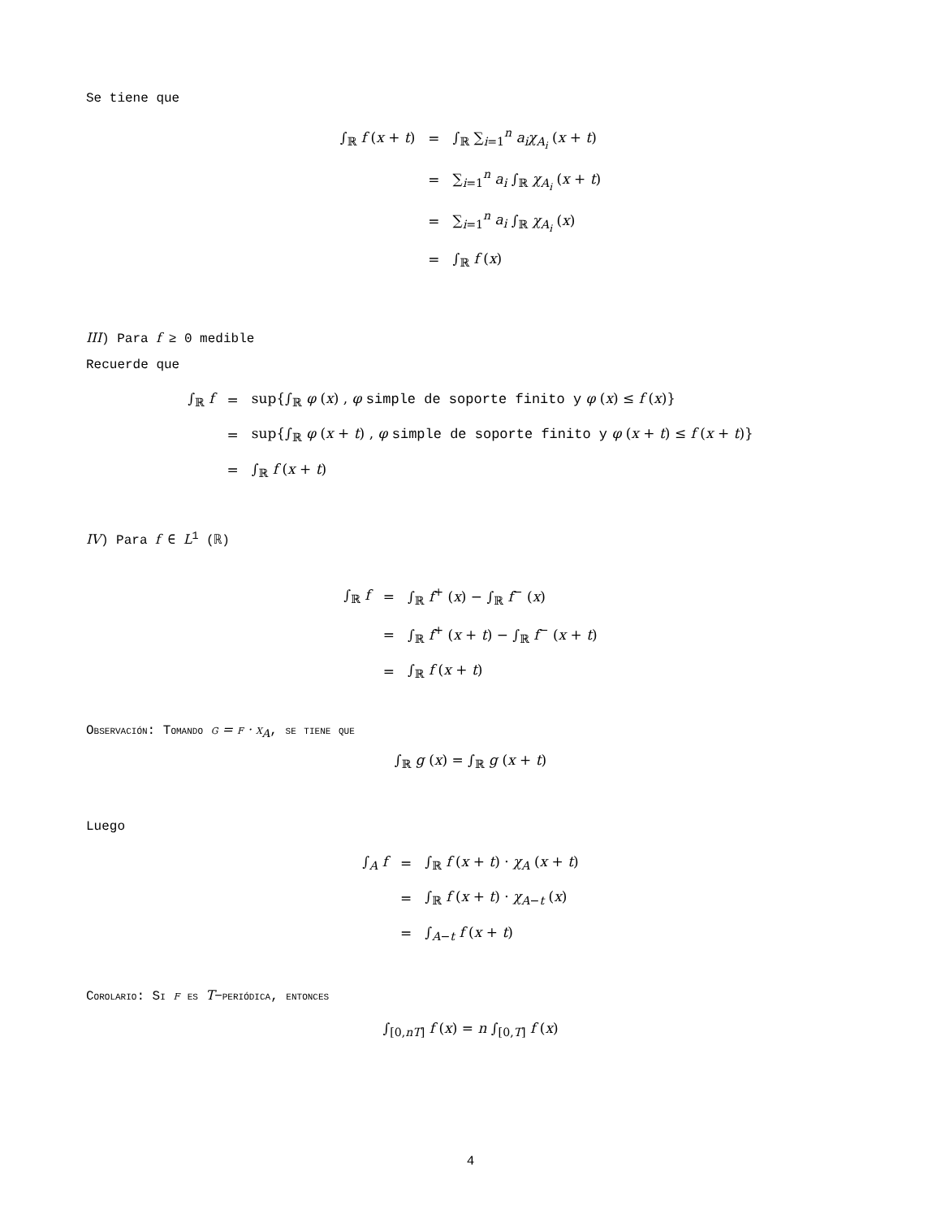Se tiene que
| ∫<sub>ℝ</sub> f ( x + t ) | = | ∫<sub>ℝ</sub> ∑<sub>i=1</sub><sup>n</sup> a<sub>i</sub> χ<sub>A<sub>i</sub></sub> ( x + t ) |
| | = | ∑<sub>i=1</sub><sup>n</sup> a<sub>i</sub> ∫<sub>ℝ</sub> χ<sub>A<sub>i</sub></sub> ( x + t ) |
| | = | ∑<sub>i=1</sub><sup>n</sup> a<sub>i</sub> ∫<sub>ℝ</sub> χ<sub>A<sub>i</sub></sub> ( x ) |
| | = | ∫<sub>ℝ</sub> f ( x ) |
III) Para f ≥ 0 medible
Recuerde que
| ∫<sub>ℝ</sub> f | = | sup{∫<sub>ℝ</sub> φ ( x ) , φ simple de soporte finito y φ ( x ) ≤ f ( x )} |
| | = | sup{∫<sub>ℝ</sub> φ ( x + t ) , φ simple de soporte finito y φ ( x + t ) ≤ f ( x + t )} |
| | = | ∫<sub>ℝ</sub> f ( x + t ) |
IV) Para f ∈ L<sup>1</sup> (ℝ)
| ∫<sub>ℝ</sub> f | = | ∫<sub>ℝ</sub> f<sup>+</sup> ( x ) − ∫<sub>ℝ</sub> f<sup>−</sup> ( x ) |
| | = | ∫<sub>ℝ</sub> f<sup>+</sup> ( x + t ) − ∫<sub>ℝ</sub> f<sup>−</sup> ( x + t ) |
| | = | ∫<sub>ℝ</sub> f ( x + t ) |
Observación: Tomando g = f · χ<sub>A</sub>, se tiene que
∫<sub>ℝ</sub> g (x) = ∫<sub>ℝ</sub> g (x + t)
Luego
| ∫<sub>A</sub> f | = | ∫<sub>ℝ</sub> f ( x + t ) · χ<sub>A</sub> ( x + t ) |
| | = | ∫<sub>ℝ</sub> f ( x + t ) · χ<sub>A−t</sub> ( x ) |
| | = | ∫<sub>A−t</sub> f ( x + t ) |
Corolario: Si f es T−periódica, entonces
∫<sub>[0,nT]</sub> f (x) = n ∫<sub>[0,T]</sub> f (x)
4